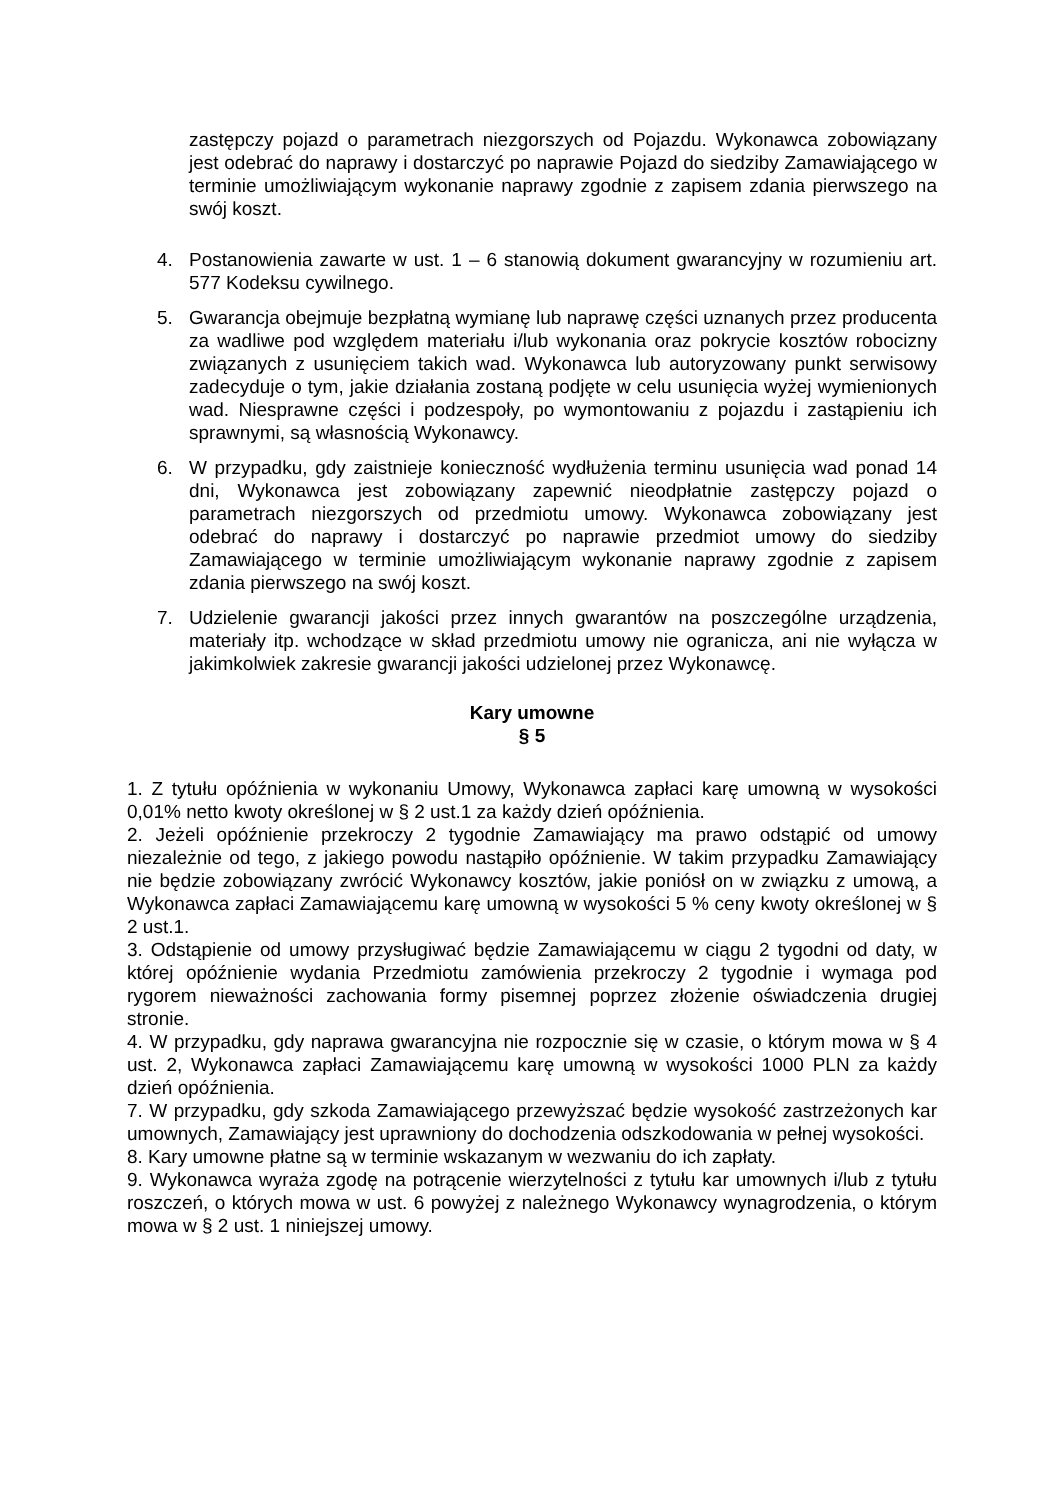zastępczy pojazd o parametrach niezgorszych od Pojazdu. Wykonawca zobowiązany jest odebrać do naprawy i dostarczyć po naprawie Pojazd do siedziby Zamawiającego w terminie umożliwiającym wykonanie naprawy zgodnie z zapisem zdania pierwszego na swój koszt.
4. Postanowienia zawarte w ust. 1 – 6 stanowią dokument gwarancyjny w rozumieniu art. 577 Kodeksu cywilnego.
5. Gwarancja obejmuje bezpłatną wymianę lub naprawę części uznanych przez producenta za wadliwe pod względem materiału i/lub wykonania oraz pokrycie kosztów robocizny związanych z usunięciem takich wad. Wykonawca lub autoryzowany punkt serwisowy zadecyduje o tym, jakie działania zostaną podjęte w celu usunięcia wyżej wymienionych wad. Niesprawne części i podzespoły, po wymontowaniu z pojazdu i zastąpieniu ich sprawnymi, są własnością Wykonawcy.
6. W przypadku, gdy zaistnieje konieczność wydłużenia terminu usunięcia wad ponad 14 dni, Wykonawca jest zobowiązany zapewnić nieodpłatnie zastępczy pojazd o parametrach niezgorszych od przedmiotu umowy. Wykonawca zobowiązany jest odebrać do naprawy i dostarczyć po naprawie przedmiot umowy do siedziby Zamawiającego w terminie umożliwiającym wykonanie naprawy zgodnie z zapisem zdania pierwszego na swój koszt.
7. Udzielenie gwarancji jakości przez innych gwarantów na poszczególne urządzenia, materiały itp. wchodzące w skład przedmiotu umowy nie ogranicza, ani nie wyłącza w jakimkolwiek zakresie gwarancji jakości udzielonej przez Wykonawcę.
Kary umowne
§ 5
1. Z tytułu opóźnienia w wykonaniu Umowy, Wykonawca zapłaci karę umowną w wysokości 0,01% netto kwoty określonej w § 2 ust.1 za każdy dzień opóźnienia.
2. Jeżeli opóźnienie przekroczy 2 tygodnie Zamawiający ma prawo odstąpić od umowy niezależnie od tego, z jakiego powodu nastąpiło opóźnienie. W takim przypadku Zamawiający nie będzie zobowiązany zwrócić Wykonawcy kosztów, jakie poniósł on w związku z umową, a Wykonawca zapłaci Zamawiającemu karę umowną w wysokości 5 % ceny kwoty określonej w § 2 ust.1.
3. Odstąpienie od umowy przysługiwać będzie Zamawiającemu w ciągu 2 tygodni od daty, w której opóźnienie wydania Przedmiotu zamówienia przekroczy 2 tygodnie i wymaga pod rygorem nieważności zachowania formy pisemnej poprzez złożenie oświadczenia drugiej stronie.
4. W przypadku, gdy naprawa gwarancyjna nie rozpocznie się w czasie, o którym mowa w § 4 ust. 2, Wykonawca zapłaci Zamawiającemu karę umowną w wysokości 1000 PLN za każdy dzień opóźnienia.
7. W przypadku, gdy szkoda Zamawiającego przewyższać będzie wysokość zastrzeżonych kar umownych, Zamawiający jest uprawniony do dochodzenia odszkodowania w pełnej wysokości.
8. Kary umowne płatne są w terminie wskazanym w wezwaniu do ich zapłaty.
9. Wykonawca wyraża zgodę na potrącenie wierzytelności z tytułu kar umownych i/lub z tytułu roszczeń, o których mowa w ust. 6 powyżej z należnego Wykonawcy wynagrodzenia, o którym mowa w § 2 ust. 1 niniejszej umowy.